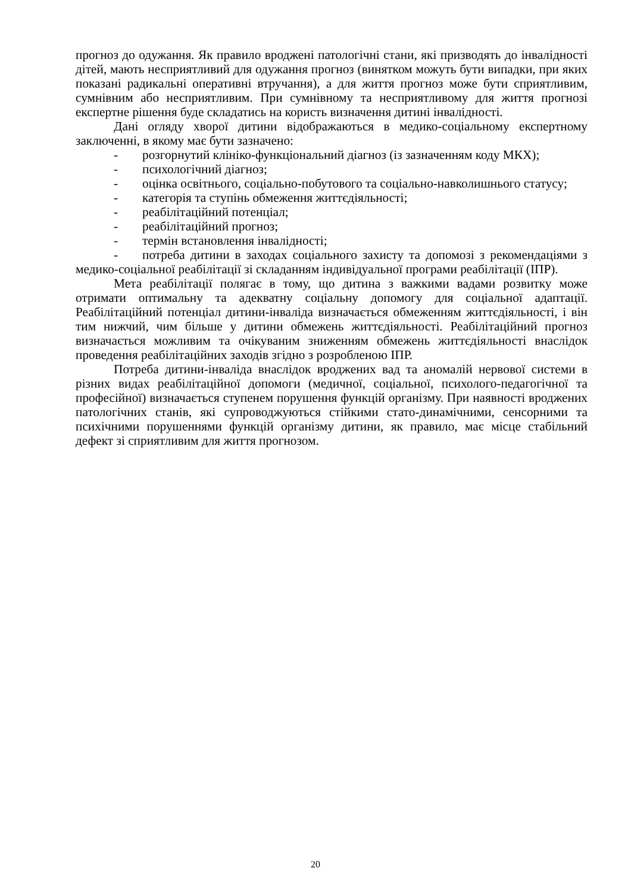прогноз до одужання. Як правило вроджені патологічні стани, які призводять до інвалідності дітей, мають несприятливий для одужання прогноз (винятком можуть бути випадки, при яких показані радикальні оперативні втручання), а для життя прогноз може бути сприятливим, сумнівним або несприятливим. При сумнівному та несприятливому для життя прогнозі експертне рішення буде складатись на користь визначення дитині інвалідності.
Дані огляду хворої дитини відображаються в медико-соціальному експертному заключенні, в якому має бути зазначено:
- розгорнутий клініко-функціональний діагноз (із зазначенням коду МКХ);
- психологічний діагноз;
- оцінка освітнього, соціально-побутового та соціально-навколишнього статусу;
- категорія та ступінь обмеження життєдіяльності;
- реабілітаційний потенціал;
- реабілітаційний прогноз;
- термін встановлення інвалідності;
- потреба дитини в заходах соціального захисту та допомозі з рекомендаціями з медико-соціальної реабілітації зі складанням індивідуальної програми реабілітації (ІПР).
Мета реабілітації полягає в тому, що дитина з важкими вадами розвитку може отримати оптимальну та адекватну соціальну допомогу для соціальної адаптації. Реабілітаційний потенціал дитини-інваліда визначається обмеженням життєдіяльності, і він тим нижчий, чим більше у дитини обмежень життєдіяльності. Реабілітаційний прогноз визначається можливим та очікуваним зниженням обмежень життєдіяльності внаслідок проведення реабілітаційних заходів згідно з розробленою ІПР.
Потреба дитини-інваліда внаслідок вроджених вад та аномалій нервової системи в різних видах реабілітаційної допомоги (медичної, соціальної, психолого-педагогічної та професійної) визначається ступенем порушення функцій організму. При наявності вроджених патологічних станів, які супроводжуються стійкими стато-динамічними, сенсорними та психічними порушеннями функцій організму дитини, як правило, має місце стабільний дефект зі сприятливим для життя прогнозом.
20